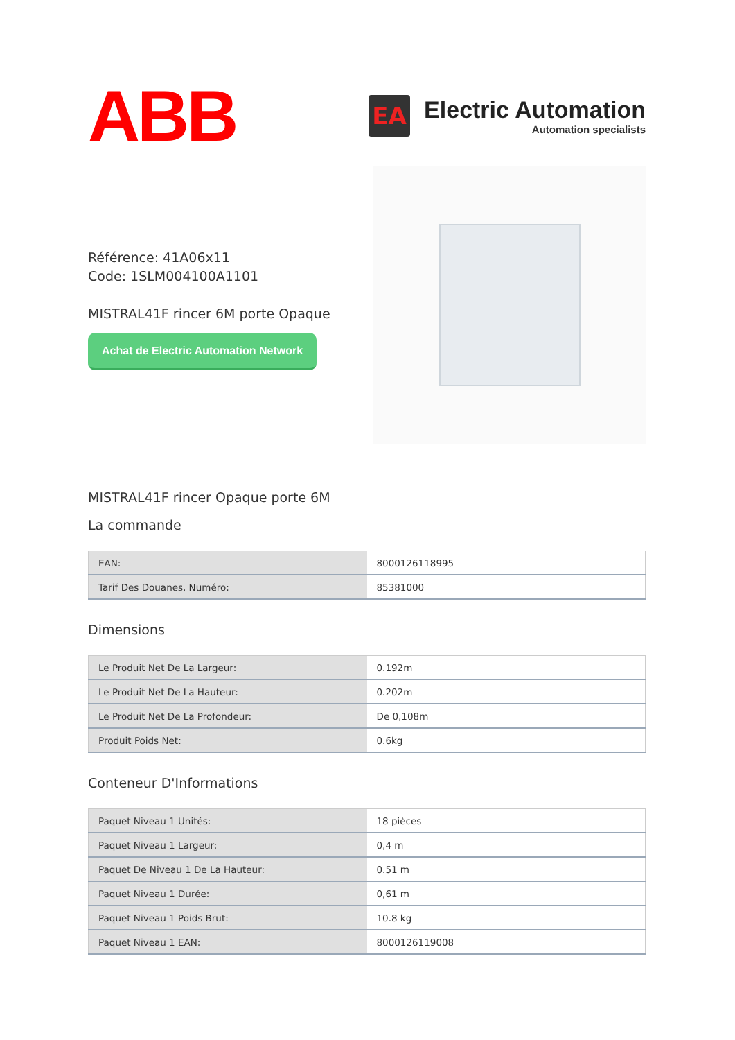ABB
EA
Electric Automation
Automation specialists
Référence: 41A06x11
Code: 1SLM004100A1101
MISTRAL41F rincer 6M porte Opaque
Achat de Electric Automation Network
MISTRAL41F rincer Opaque porte 6M
La commande
| EAN: | 8000126118995 |
| Tarif Des Douanes, Numéro: | 85381000 |
Dimensions
| Le Produit Net De La Largeur: | 0.192m |
| Le Produit Net De La Hauteur: | 0.202m |
| Le Produit Net De La Profondeur: | De 0,108m |
| Produit Poids Net: | 0.6kg |
Conteneur D'Informations
| Paquet Niveau 1 Unités: | 18 pièces |
| Paquet Niveau 1 Largeur: | 0,4 m |
| Paquet De Niveau 1 De La Hauteur: | 0.51 m |
| Paquet Niveau 1 Durée: | 0,61 m |
| Paquet Niveau 1 Poids Brut: | 10.8 kg |
| Paquet Niveau 1 EAN: | 8000126119008 |